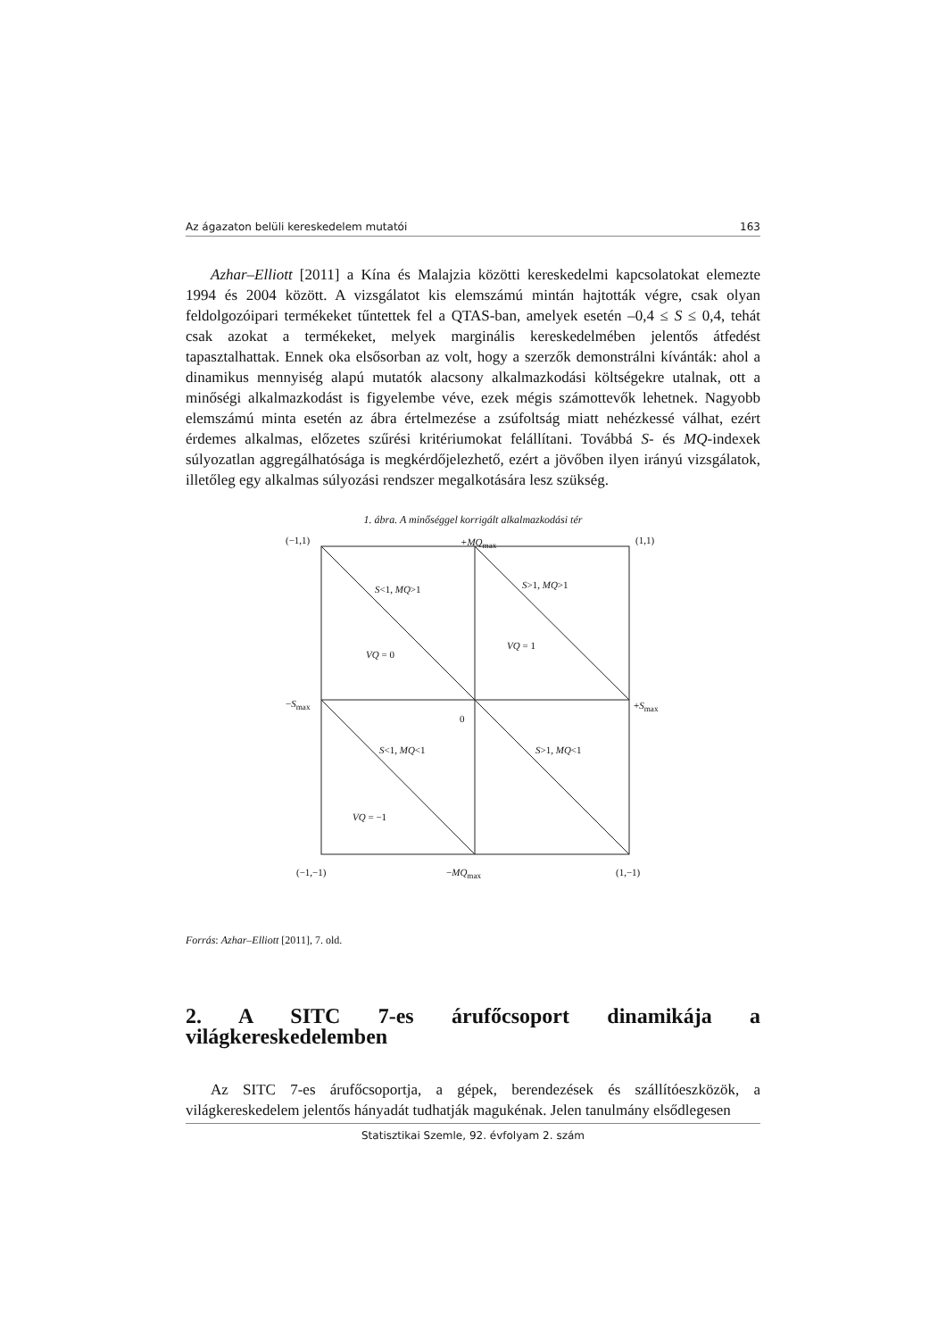Az ágazaton belüli kereskedelem mutatói 163
Azhar–Elliott [2011] a Kína és Malajzia közötti kereskedelmi kapcsolatokat elemezte 1994 és 2004 között. A vizsgálatot kis elemszámú mintán hajtották végre, csak olyan feldolgozóipari termékeket tűntettek fel a QTAS-ban, amelyek esetén –0,4 ≤ S ≤ 0,4, tehát csak azokat a termékeket, melyek marginális kereskedelmében jelentős átfedést tapasztalhattak. Ennek oka elsősorban az volt, hogy a szerzők demonstrálni kívánták: ahol a dinamikus mennyiség alapú mutatók alacsony alkalmazkodási költségekre utalnak, ott a minőségi alkalmazkodást is figyelembe véve, ezek mégis számottevők lehetnek. Nagyobb elemszámú minta esetén az ábra értelmezése a zsúfoltság miatt nehézkessé válhat, ezért érdemes alkalmas, előzetes szűrési kritériumokat felállítani. Továbbá S- és MQ-indexek súlyozatlan aggregálhatósága is megkérdőjelezhető, ezért a jövőben ilyen irányú vizsgálatok, illetőleg egy alkalmas súlyozási rendszer megalkotására lesz szükség.
1. ábra. A minőséggel korrigált alkalmazkodási tér
(−1,1) +MQ<sub>max</sub> (1,1)
S<1, MQ>1 S>1, MQ>1
VQ = 0
VQ = 1
−S<sub>max</sub> +S<sub>max</sub>
0
S<1, MQ<1 S>1, MQ<1
VQ = −1
(−1,−1) −MQ<sub>max</sub> (1,−1)
Forrás: Azhar–Elliott [2011], 7. old.
2. A SITC 7-es árufőcsoport dinamikája a világkereskedelemben
Az SITC 7-es árufőcsoportja, a gépek, berendezések és szállítóeszközök, a világkereskedelem jelentős hányadát tudhatják magukénak. Jelen tanulmány elsődlegesen
Statisztikai Szemle, 92. évfolyam 2. szám